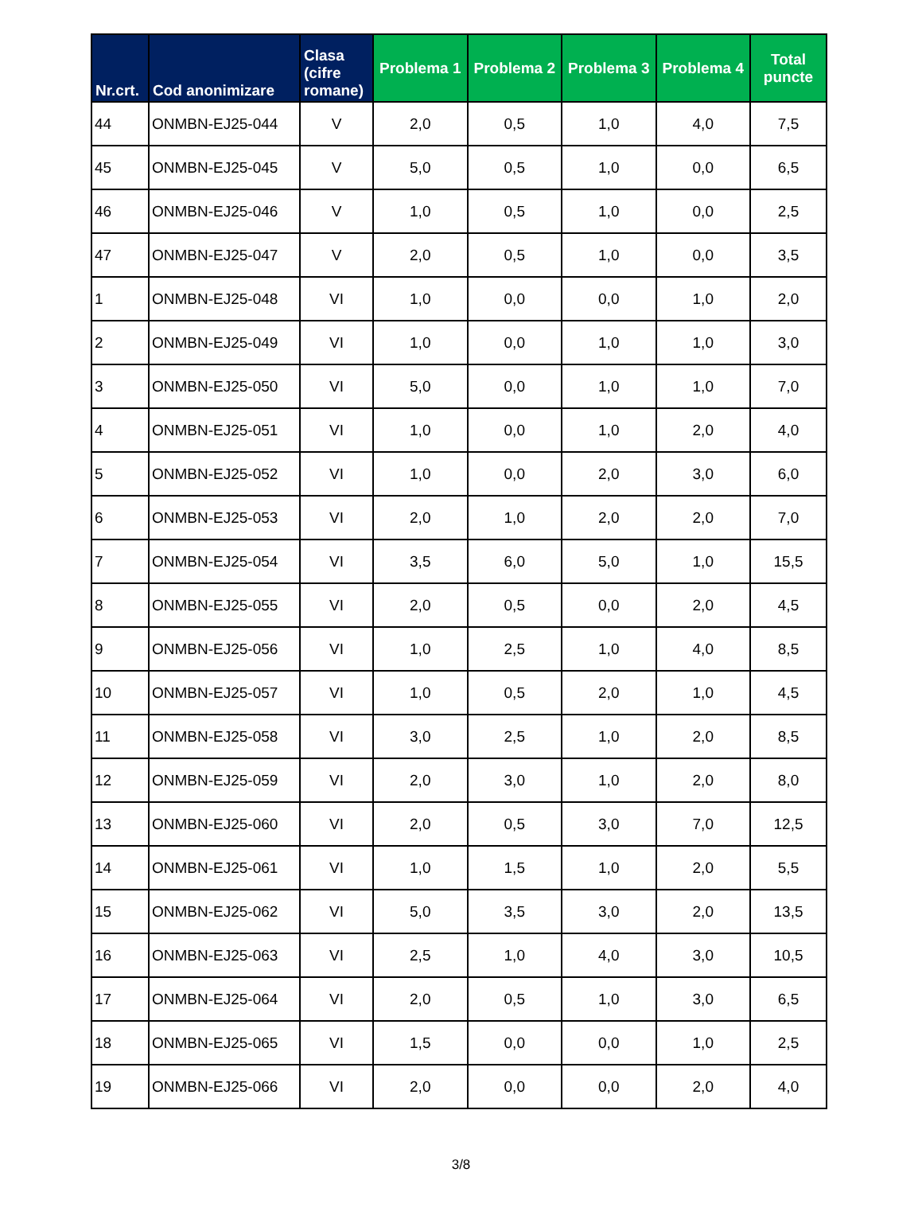| Nr.crt. | Cod anonimizare | Clasa (cifre romane) | Problema 1 | Problema 2 | Problema 3 | Problema 4 | Total puncte |
| --- | --- | --- | --- | --- | --- | --- | --- |
| 44 | ONMBN-EJ25-044 | V | 2,0 | 0,5 | 1,0 | 4,0 | 7,5 |
| 45 | ONMBN-EJ25-045 | V | 5,0 | 0,5 | 1,0 | 0,0 | 6,5 |
| 46 | ONMBN-EJ25-046 | V | 1,0 | 0,5 | 1,0 | 0,0 | 2,5 |
| 47 | ONMBN-EJ25-047 | V | 2,0 | 0,5 | 1,0 | 0,0 | 3,5 |
| 1 | ONMBN-EJ25-048 | VI | 1,0 | 0,0 | 0,0 | 1,0 | 2,0 |
| 2 | ONMBN-EJ25-049 | VI | 1,0 | 0,0 | 1,0 | 1,0 | 3,0 |
| 3 | ONMBN-EJ25-050 | VI | 5,0 | 0,0 | 1,0 | 1,0 | 7,0 |
| 4 | ONMBN-EJ25-051 | VI | 1,0 | 0,0 | 1,0 | 2,0 | 4,0 |
| 5 | ONMBN-EJ25-052 | VI | 1,0 | 0,0 | 2,0 | 3,0 | 6,0 |
| 6 | ONMBN-EJ25-053 | VI | 2,0 | 1,0 | 2,0 | 2,0 | 7,0 |
| 7 | ONMBN-EJ25-054 | VI | 3,5 | 6,0 | 5,0 | 1,0 | 15,5 |
| 8 | ONMBN-EJ25-055 | VI | 2,0 | 0,5 | 0,0 | 2,0 | 4,5 |
| 9 | ONMBN-EJ25-056 | VI | 1,0 | 2,5 | 1,0 | 4,0 | 8,5 |
| 10 | ONMBN-EJ25-057 | VI | 1,0 | 0,5 | 2,0 | 1,0 | 4,5 |
| 11 | ONMBN-EJ25-058 | VI | 3,0 | 2,5 | 1,0 | 2,0 | 8,5 |
| 12 | ONMBN-EJ25-059 | VI | 2,0 | 3,0 | 1,0 | 2,0 | 8,0 |
| 13 | ONMBN-EJ25-060 | VI | 2,0 | 0,5 | 3,0 | 7,0 | 12,5 |
| 14 | ONMBN-EJ25-061 | VI | 1,0 | 1,5 | 1,0 | 2,0 | 5,5 |
| 15 | ONMBN-EJ25-062 | VI | 5,0 | 3,5 | 3,0 | 2,0 | 13,5 |
| 16 | ONMBN-EJ25-063 | VI | 2,5 | 1,0 | 4,0 | 3,0 | 10,5 |
| 17 | ONMBN-EJ25-064 | VI | 2,0 | 0,5 | 1,0 | 3,0 | 6,5 |
| 18 | ONMBN-EJ25-065 | VI | 1,5 | 0,0 | 0,0 | 1,0 | 2,5 |
| 19 | ONMBN-EJ25-066 | VI | 2,0 | 0,0 | 0,0 | 2,0 | 4,0 |
3/8